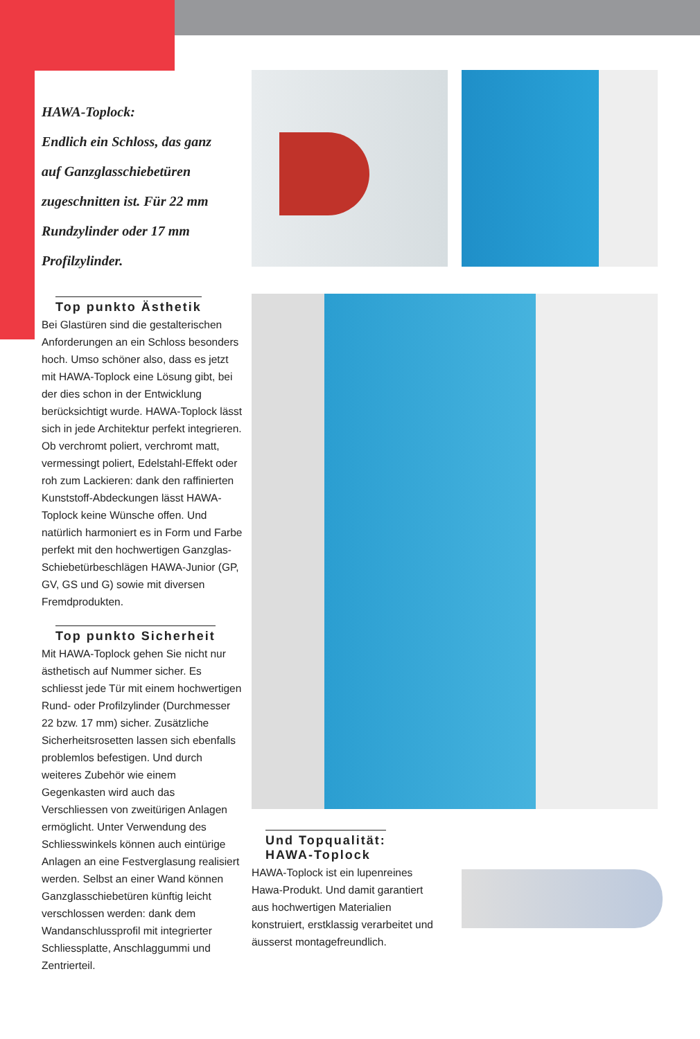HAWA-Toplock:
Endlich ein Schloss, das ganz
auf Ganzglasschiebetüren
zugeschnitten ist. Für 22 mm
Rundzylinder oder 17 mm
Profilzylinder.
Top punkto Ästhetik
Bei Glastüren sind die gestalterischen Anforderungen an ein Schloss besonders hoch. Umso schöner also, dass es jetzt mit HAWA-Toplock eine Lösung gibt, bei der dies schon in der Entwicklung berücksichtigt wurde. HAWA-Toplock lässt sich in jede Architektur perfekt integrieren. Ob verchromt poliert, verchromt matt, vermessingt poliert, Edelstahl-Effekt oder roh zum Lackieren: dank den raffinierten Kunststoff-Abdeckungen lässt HAWA-Toplock keine Wünsche offen. Und natürlich harmoniert es in Form und Farbe perfekt mit den hochwertigen Ganzglas-Schiebetürbeschlägen HAWA-Junior (GP, GV, GS und G) sowie mit diversen Fremdprodukten.
Top punkto Sicherheit
Mit HAWA-Toplock gehen Sie nicht nur ästhetisch auf Nummer sicher. Es schliesst jede Tür mit einem hochwertigen Rund- oder Profilzylinder (Durchmesser 22 bzw. 17 mm) sicher. Zusätzliche Sicherheitsrosetten lassen sich ebenfalls problemlos befestigen. Und durch weiteres Zubehör wie einem Gegenkasten wird auch das Verschliessen von zweitürigen Anlagen ermöglicht. Unter Verwendung des Schliesswinkels können auch eintürige Anlagen an eine Festverglasung realisiert werden. Selbst an einer Wand können Ganzglasschiebetüren künftig leicht verschlossen werden: dank dem Wandanschlussprofil mit integrierter Schliessplatte, Anschlaggummi und Zentrierteil.
Und Topqualität:
HAWA-Toplock
HAWA-Toplock ist ein lupenreines Hawa-Produkt. Und damit garantiert aus hochwertigen Materialien konstruiert, erstklassig verarbeitet und äusserst montagefreundlich.